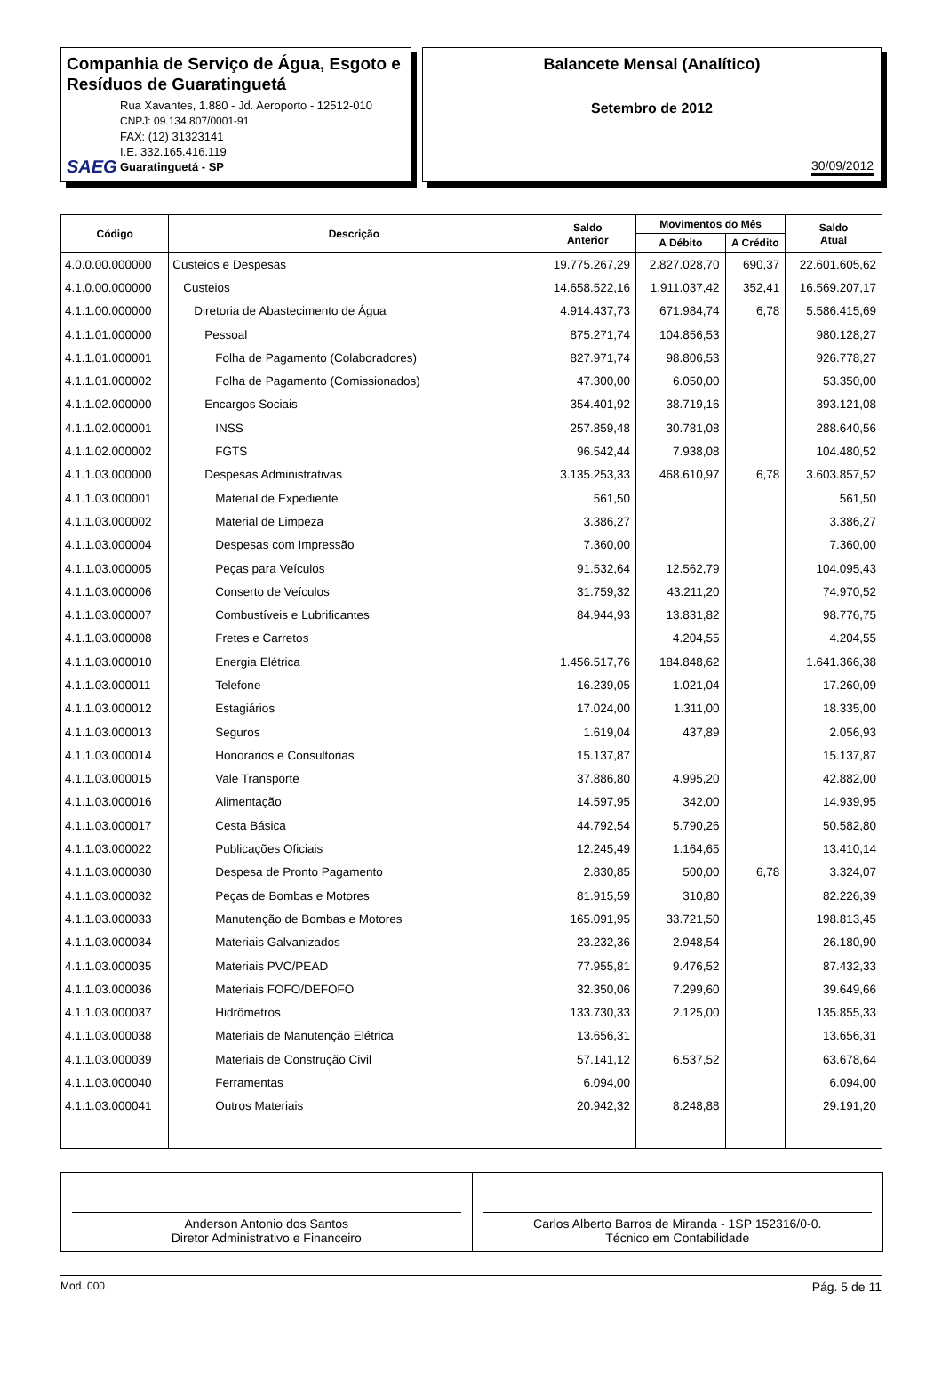Companhia de Serviço de Água, Esgoto e Resíduos de Guaratinguetá
SAEG
Rua Xavantes, 1.880 - Jd. Aeroporto - 12512-010
CNPJ: 09.134.807/0001-91
FAX: (12) 31323141
I.E. 332.165.416.119
Guaratinguetá - SP
Balancete Mensal (Analítico)
Setembro de 2012
30/09/2012
| Código | Descrição | Saldo Anterior | Movimentos do Mês | | Saldo Atual |
| --- | --- | --- | --- | --- | --- |
| | | | A Débito | A Crédito | |
| 4.0.0.00.000000 | Custeios e Despesas | 19.775.267,29 | 2.827.028,70 | 690,37 | 22.601.605,62 |
| 4.1.0.00.000000 | Custeios | 14.658.522,16 | 1.911.037,42 | 352,41 | 16.569.207,17 |
| 4.1.1.00.000000 | Diretoria de Abastecimento de Água | 4.914.437,73 | 671.984,74 | 6,78 | 5.586.415,69 |
| 4.1.1.01.000000 | Pessoal | 875.271,74 | 104.856,53 | | 980.128,27 |
| 4.1.1.01.000001 | Folha de Pagamento (Colaboradores) | 827.971,74 | 98.806,53 | | 926.778,27 |
| 4.1.1.01.000002 | Folha de Pagamento (Comissionados) | 47.300,00 | 6.050,00 | | 53.350,00 |
| 4.1.1.02.000000 | Encargos Sociais | 354.401,92 | 38.719,16 | | 393.121,08 |
| 4.1.1.02.000001 | INSS | 257.859,48 | 30.781,08 | | 288.640,56 |
| 4.1.1.02.000002 | FGTS | 96.542,44 | 7.938,08 | | 104.480,52 |
| 4.1.1.03.000000 | Despesas Administrativas | 3.135.253,33 | 468.610,97 | 6,78 | 3.603.857,52 |
| 4.1.1.03.000001 | Material de Expediente | 561,50 | | | 561,50 |
| 4.1.1.03.000002 | Material de Limpeza | 3.386,27 | | | 3.386,27 |
| 4.1.1.03.000004 | Despesas com Impressão | 7.360,00 | | | 7.360,00 |
| 4.1.1.03.000005 | Peças para Veículos | 91.532,64 | 12.562,79 | | 104.095,43 |
| 4.1.1.03.000006 | Conserto de Veículos | 31.759,32 | 43.211,20 | | 74.970,52 |
| 4.1.1.03.000007 | Combustíveis e Lubrificantes | 84.944,93 | 13.831,82 | | 98.776,75 |
| 4.1.1.03.000008 | Fretes e Carretos | | 4.204,55 | | 4.204,55 |
| 4.1.1.03.000010 | Energia Elétrica | 1.456.517,76 | 184.848,62 | | 1.641.366,38 |
| 4.1.1.03.000011 | Telefone | 16.239,05 | 1.021,04 | | 17.260,09 |
| 4.1.1.03.000012 | Estagiários | 17.024,00 | 1.311,00 | | 18.335,00 |
| 4.1.1.03.000013 | Seguros | 1.619,04 | 437,89 | | 2.056,93 |
| 4.1.1.03.000014 | Honorários e Consultorias | 15.137,87 | | | 15.137,87 |
| 4.1.1.03.000015 | Vale Transporte | 37.886,80 | 4.995,20 | | 42.882,00 |
| 4.1.1.03.000016 | Alimentação | 14.597,95 | 342,00 | | 14.939,95 |
| 4.1.1.03.000017 | Cesta Básica | 44.792,54 | 5.790,26 | | 50.582,80 |
| 4.1.1.03.000022 | Publicações Oficiais | 12.245,49 | 1.164,65 | | 13.410,14 |
| 4.1.1.03.000030 | Despesa de Pronto Pagamento | 2.830,85 | 500,00 | 6,78 | 3.324,07 |
| 4.1.1.03.000032 | Peças de Bombas e Motores | 81.915,59 | 310,80 | | 82.226,39 |
| 4.1.1.03.000033 | Manutenção de Bombas e Motores | 165.091,95 | 33.721,50 | | 198.813,45 |
| 4.1.1.03.000034 | Materiais Galvanizados | 23.232,36 | 2.948,54 | | 26.180,90 |
| 4.1.1.03.000035 | Materiais PVC/PEAD | 77.955,81 | 9.476,52 | | 87.432,33 |
| 4.1.1.03.000036 | Materiais FOFO/DEFOFO | 32.350,06 | 7.299,60 | | 39.649,66 |
| 4.1.1.03.000037 | Hidrômetros | 133.730,33 | 2.125,00 | | 135.855,33 |
| 4.1.1.03.000038 | Materiais de Manutenção Elétrica | 13.656,31 | | | 13.656,31 |
| 4.1.1.03.000039 | Materiais de Construção Civil | 57.141,12 | 6.537,52 | | 63.678,64 |
| 4.1.1.03.000040 | Ferramentas | 6.094,00 | | | 6.094,00 |
| 4.1.1.03.000041 | Outros Materiais | 20.942,32 | 8.248,88 | | 29.191,20 |
Anderson Antonio dos Santos
Diretor Administrativo e Financeiro
Carlos Alberto Barros de Miranda - 1SP 152316/0-0.
Técnico em Contabilidade
Mod. 000 Pág. 5 de 11